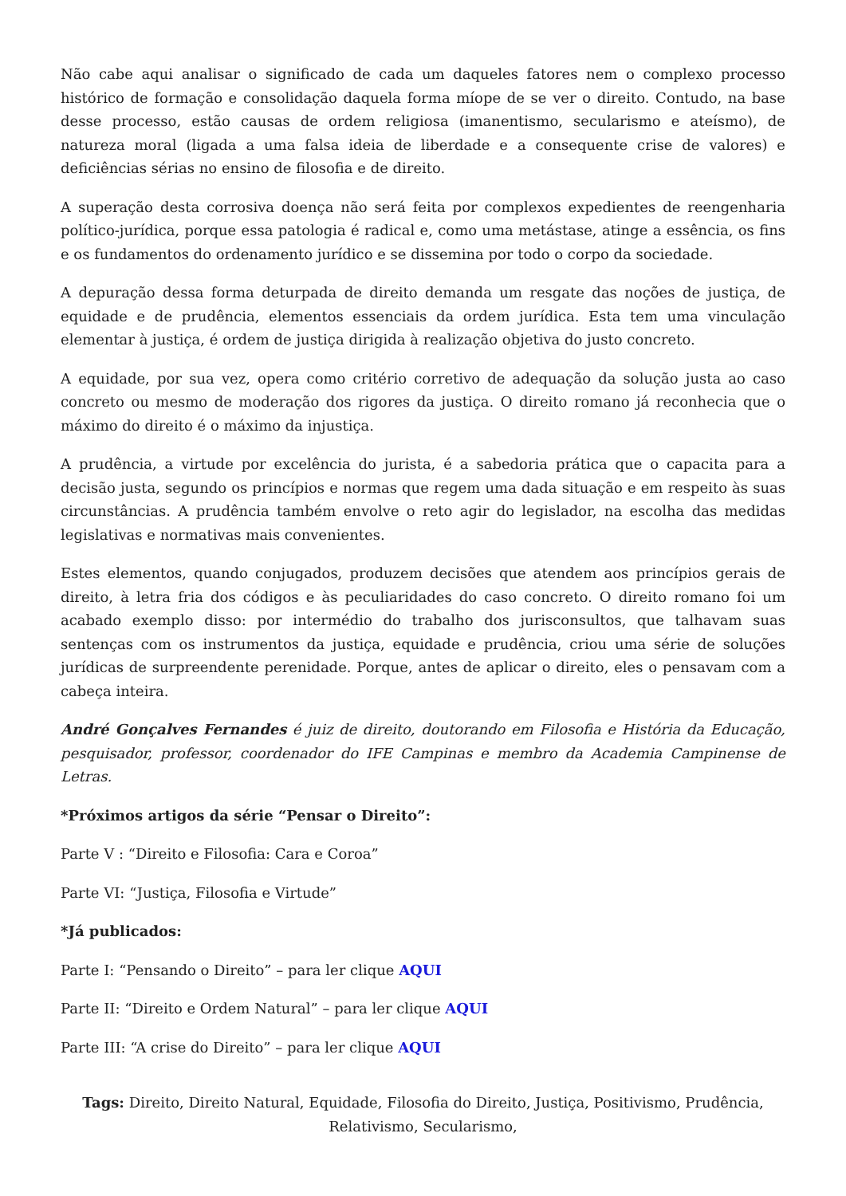Não cabe aqui analisar o significado de cada um daqueles fatores nem o complexo processo histórico de formação e consolidação daquela forma míope de se ver o direito. Contudo, na base desse processo, estão causas de ordem religiosa (imanentismo, secularismo e ateísmo), de natureza moral (ligada a uma falsa ideia de liberdade e a consequente crise de valores) e deficiências sérias no ensino de filosofia e de direito.
A superação desta corrosiva doença não será feita por complexos expedientes de reengenharia político-jurídica, porque essa patologia é radical e, como uma metástase, atinge a essência, os fins e os fundamentos do ordenamento jurídico e se dissemina por todo o corpo da sociedade.
A depuração dessa forma deturpada de direito demanda um resgate das noções de justiça, de equidade e de prudência, elementos essenciais da ordem jurídica. Esta tem uma vinculação elementar à justiça, é ordem de justiça dirigida à realização objetiva do justo concreto.
A equidade, por sua vez, opera como critério corretivo de adequação da solução justa ao caso concreto ou mesmo de moderação dos rigores da justiça. O direito romano já reconhecia que o máximo do direito é o máximo da injustiça.
A prudência, a virtude por excelência do jurista, é a sabedoria prática que o capacita para a decisão justa, segundo os princípios e normas que regem uma dada situação e em respeito às suas circunstâncias. A prudência também envolve o reto agir do legislador, na escolha das medidas legislativas e normativas mais convenientes.
Estes elementos, quando conjugados, produzem decisões que atendem aos princípios gerais de direito, à letra fria dos códigos e às peculiaridades do caso concreto. O direito romano foi um acabado exemplo disso: por intermédio do trabalho dos jurisconsultos, que talhavam suas sentenças com os instrumentos da justiça, equidade e prudência, criou uma série de soluções jurídicas de surpreendente perenidade. Porque, antes de aplicar o direito, eles o pensavam com a cabeça inteira.
André Gonçalves Fernandes é juiz de direito, doutorando em Filosofia e História da Educação, pesquisador, professor, coordenador do IFE Campinas e membro da Academia Campinense de Letras.
*Próximos artigos da série “Pensar o Direito”:
Parte V : “Direito e Filosofia: Cara e Coroa”
Parte VI: “Justiça, Filosofia e Virtude”
*Já publicados:
Parte I: “Pensando o Direito” – para ler clique AQUI
Parte II: “Direito e Ordem Natural” – para ler clique AQUI
Parte III: “A crise do Direito” – para ler clique AQUI
Tags: Direito, Direito Natural, Equidade, Filosofia do Direito, Justiça, Positivismo, Prudência, Relativismo, Secularismo,